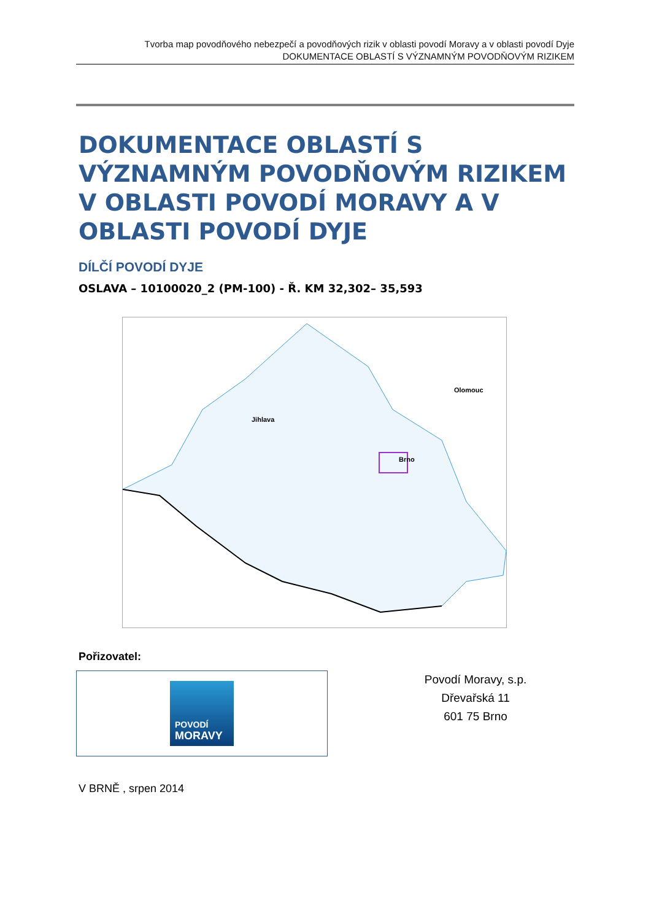Tvorba map povodňového nebezpečí a povodňových rizik v oblasti povodí Moravy a v oblasti povodí Dyje
DOKUMENTACE OBLASTÍ S VÝZNAMNÝM POVODŇOVÝM RIZIKEM
DOKUMENTACE OBLASTÍ S VÝZNAMNÝM POVODŇOVÝM RIZIKEM V OBLASTI POVODÍ MORAVY A V OBLASTI POVODÍ DYJE
DÍLČÍ POVODÍ DYJE
OSLAVA – 10100020_2 (PM-100) - Ř. KM 32,302– 35,593
Jihlava
Brno
Olomouc
Pořizovatel:
POVODÍ
MORAVY
Povodí Moravy, s.p.
Dřevařská 11
601 75 Brno
V BRNĚ , srpen 2014